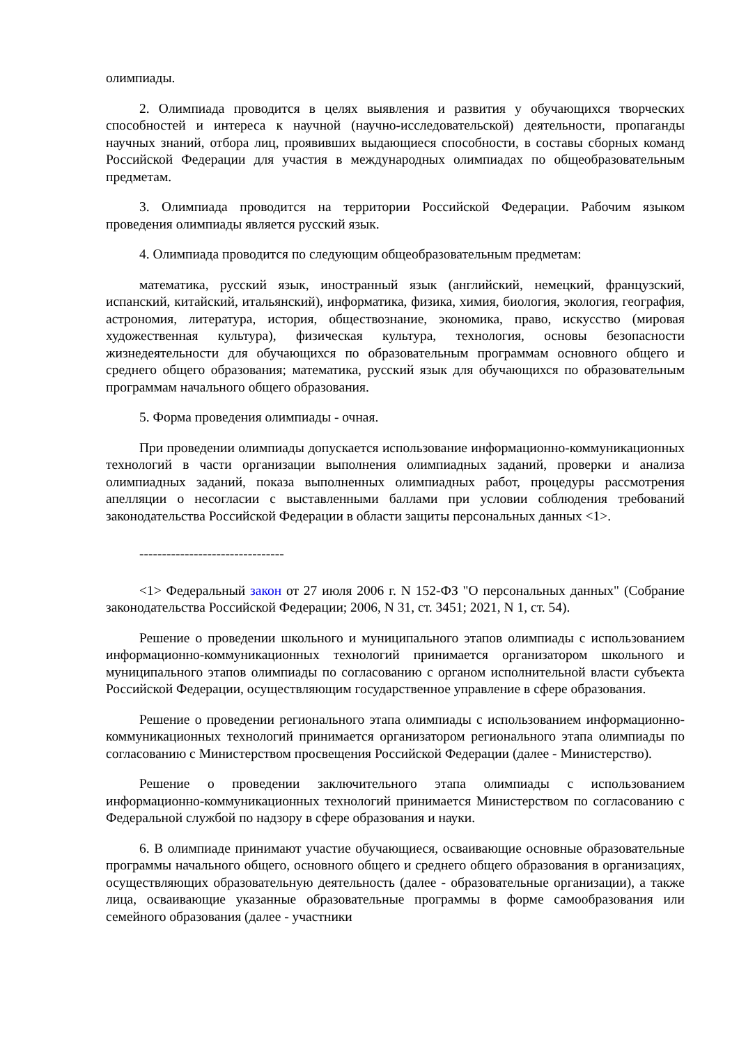олимпиады.
2. Олимпиада проводится в целях выявления и развития у обучающихся творческих способностей и интереса к научной (научно-исследовательской) деятельности, пропаганды научных знаний, отбора лиц, проявивших выдающиеся способности, в составы сборных команд Российской Федерации для участия в международных олимпиадах по общеобразовательным предметам.
3. Олимпиада проводится на территории Российской Федерации. Рабочим языком проведения олимпиады является русский язык.
4. Олимпиада проводится по следующим общеобразовательным предметам:
математика, русский язык, иностранный язык (английский, немецкий, французский, испанский, китайский, итальянский), информатика, физика, химия, биология, экология, география, астрономия, литература, история, обществознание, экономика, право, искусство (мировая художественная культура), физическая культура, технология, основы безопасности жизнедеятельности для обучающихся по образовательным программам основного общего и среднего общего образования; математика, русский язык для обучающихся по образовательным программам начального общего образования.
5. Форма проведения олимпиады - очная.
При проведении олимпиады допускается использование информационно-коммуникационных технологий в части организации выполнения олимпиадных заданий, проверки и анализа олимпиадных заданий, показа выполненных олимпиадных работ, процедуры рассмотрения апелляции о несогласии с выставленными баллами при условии соблюдения требований законодательства Российской Федерации в области защиты персональных данных <1>.
--------------------------------
<1> Федеральный закон от 27 июля 2006 г. N 152-ФЗ "О персональных данных" (Собрание законодательства Российской Федерации; 2006, N 31, ст. 3451; 2021, N 1, ст. 54).
Решение о проведении школьного и муниципального этапов олимпиады с использованием информационно-коммуникационных технологий принимается организатором школьного и муниципального этапов олимпиады по согласованию с органом исполнительной власти субъекта Российской Федерации, осуществляющим государственное управление в сфере образования.
Решение о проведении регионального этапа олимпиады с использованием информационно-коммуникационных технологий принимается организатором регионального этапа олимпиады по согласованию с Министерством просвещения Российской Федерации (далее - Министерство).
Решение о проведении заключительного этапа олимпиады с использованием информационно-коммуникационных технологий принимается Министерством по согласованию с Федеральной службой по надзору в сфере образования и науки.
6. В олимпиаде принимают участие обучающиеся, осваивающие основные образовательные программы начального общего, основного общего и среднего общего образования в организациях, осуществляющих образовательную деятельность (далее - образовательные организации), а также лица, осваивающие указанные образовательные программы в форме самообразования или семейного образования (далее - участники